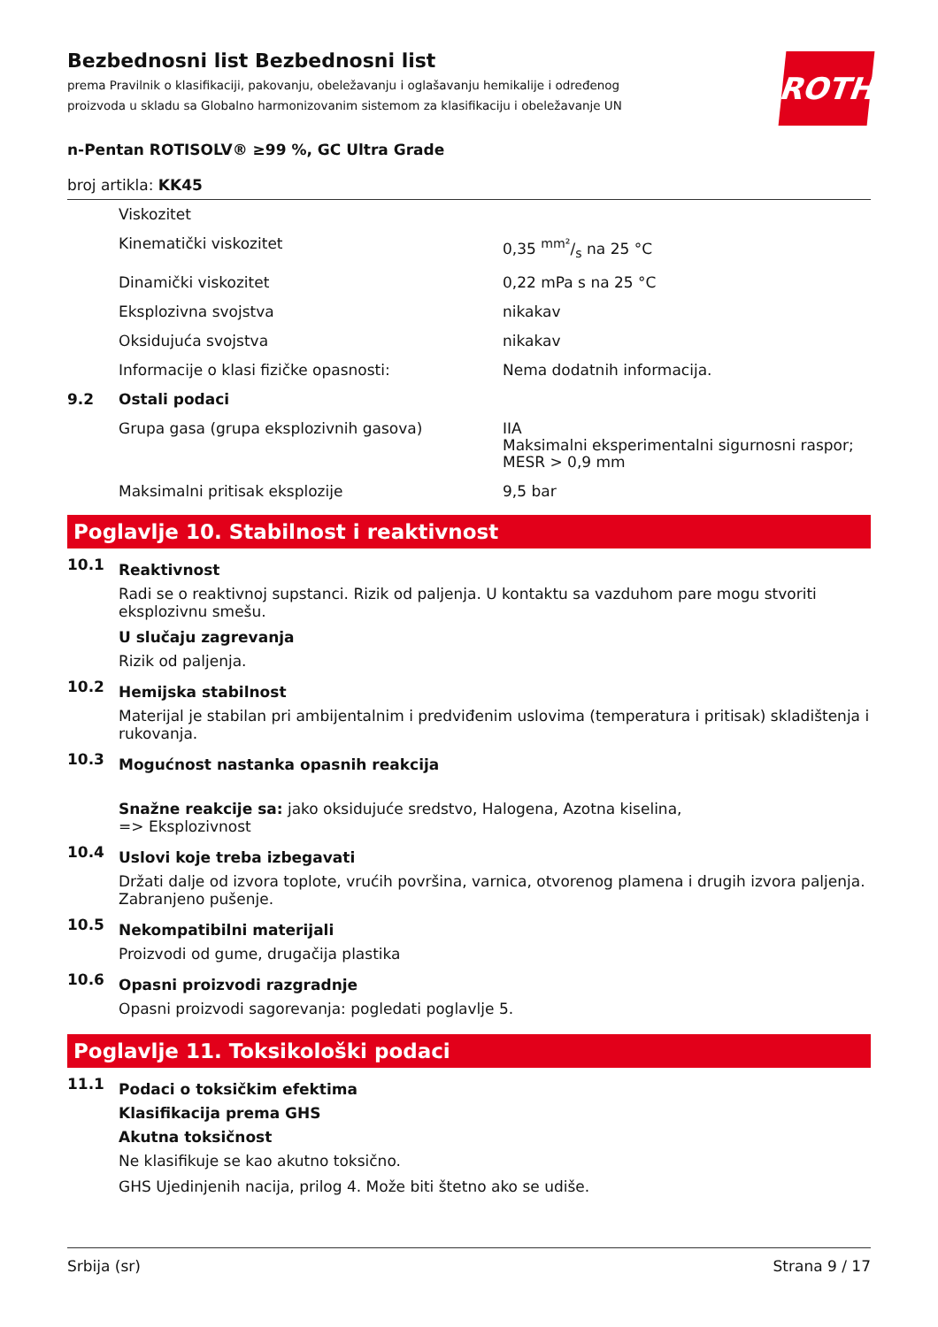Bezbednosni list Bezbednosni list
prema Pravilnik o klasifikaciji, pakovanju, obeležavanju i oglašavanju hemikalije i određenog proizvoda u skladu sa Globalno harmonizovanim sistemom za klasifikaciju i obeležavanje UN
ROTH
n-Pentan ROTISOLV® ≥99 %, GC Ultra Grade
broj artikla: KK45
| | Viskozitet | |
| | Kinematički viskozitet | 0,35 mm²/s na 25 °C |
| | Dinamički viskozitet | 0,22 mPa s na 25 °C |
| | Eksplozivna svojstva | nikakav |
| | Oksidujuća svojstva | nikakav |
| | Informacije o klasi fizičke opasnosti: | Nema dodatnih informacija. |
| 9.2 | Ostali podaci | |
| | Grupa gasa (grupa eksplozivnih gasova) | IIA Maksimalni eksperimentalni sigurnosni raspor; MESR > 0,9 mm |
| | Maksimalni pritisak eksplozije | 9,5 bar |
Poglavlje 10. Stabilnost i reaktivnost
10.1
Reaktivnost
Radi se o reaktivnoj supstanci. Rizik od paljenja. U kontaktu sa vazduhom pare mogu stvoriti eksplozivnu smešu.
U slučaju zagrevanja
Rizik od paljenja.
10.2
Hemijska stabilnost
Materijal je stabilan pri ambijentalnim i predviđenim uslovima (temperatura i pritisak) skladištenja i rukovanja.
10.3
Mogućnost nastanka opasnih reakcija
Snažne reakcije sa: jako oksidujuće sredstvo, Halogena, Azotna kiselina,
=> Eksplozivnost
10.4
Uslovi koje treba izbegavati
Držati dalje od izvora toplote, vrućih površina, varnica, otvorenog plamena i drugih izvora paljenja. Zabranjeno pušenje.
10.5
Nekompatibilni materijali
Proizvodi od gume, drugačija plastika
10.6
Opasni proizvodi razgradnje
Opasni proizvodi sagorevanja: pogledati poglavlje 5.
Poglavlje 11. Toksikološki podaci
11.1
Podaci o toksičkim efektima
Klasifikacija prema GHS
Akutna toksičnost
Ne klasifikuje se kao akutno toksično.
GHS Ujedinjenih nacija, prilog 4. Može biti štetno ako se udiše.
Srbija (sr) Strana 9 / 17